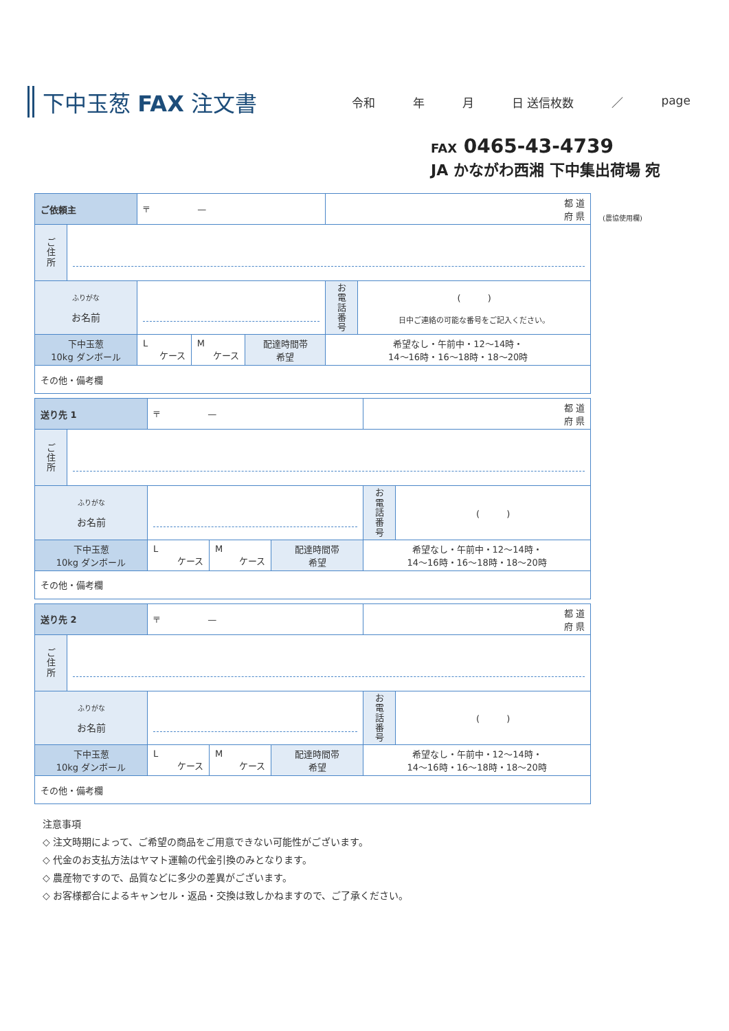下中玉葱 FAX 注文書
令和 年 月 日 送信枚数 ／ page
FAX 0465-43-4739
JA かながわ西湘 下中集出荷場 宛
(農協使用欄)
| ご依頼主 | | 〒 — | | | 都 道 府 県 | |
| ご 住 所 | | | | | | |
| ふりがな お名前 | | | | | お 電 話 番 号 | ( ) 日中ご連絡の可能な番号をご記入ください。 |
| 下中玉葱 10kg ダンボール | | L ケース | M ケース | 配達時間帯 希望 | 希望なし・午前中・12〜14時・ 14〜16時・16〜18時・18〜20時 | |
| その他・備考欄 | | | | | | |
| 送り先 1 | | 〒 — | | | 都 道 府 県 | |
| ご 住 所 | | | | | | |
| ふりがな お名前 | | | | | お 電 話 番 号 | ( ) |
| 下中玉葱 10kg ダンボール | | L ケース | M ケース | 配達時間帯 希望 | 希望なし・午前中・12〜14時・ 14〜16時・16〜18時・18〜20時 | |
| その他・備考欄 | | | | | | |
| 送り先 2 | | 〒 — | | | 都 道 府 県 | |
| ご 住 所 | | | | | | |
| ふりがな お名前 | | | | | お 電 話 番 号 | ( ) |
| 下中玉葱 10kg ダンボール | | L ケース | M ケース | 配達時間帯 希望 | 希望なし・午前中・12〜14時・ 14〜16時・16〜18時・18〜20時 | |
| その他・備考欄 | | | | | | |
注意事項
◇ 注文時期によって、ご希望の商品をご用意できない可能性がございます。
◇ 代金のお支払方法はヤマト運輸の代金引換のみとなります。
◇ 農産物ですので、品質などに多少の差異がございます。
◇ お客様都合によるキャンセル・返品・交換は致しかねますので、ご了承ください。